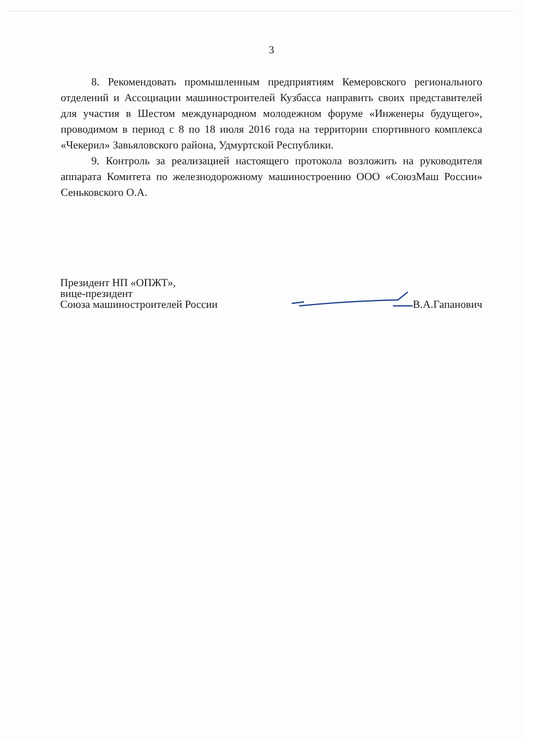3
8. Рекомендовать промышленным предприятиям Кемеровского регионального отделений и Ассоциации машиностроителей Кузбасса направить своих представителей для участия в Шестом международном молодежном форуме «Инженеры будущего», проводимом в период с 8 по 18 июля 2016 года на территории спортивного комплекса «Чекерил» Завьяловского района, Удмуртской Республики.
9. Контроль за реализацией настоящего протокола возложить на руководителя аппарата Комитета по железнодорожному машиностроению ООО «СоюзМаш России» Сеньковского О.А.
Президент НП «ОПЖТ»,
вице-президент
Союза машиностроителей России
В.А.Гапанович